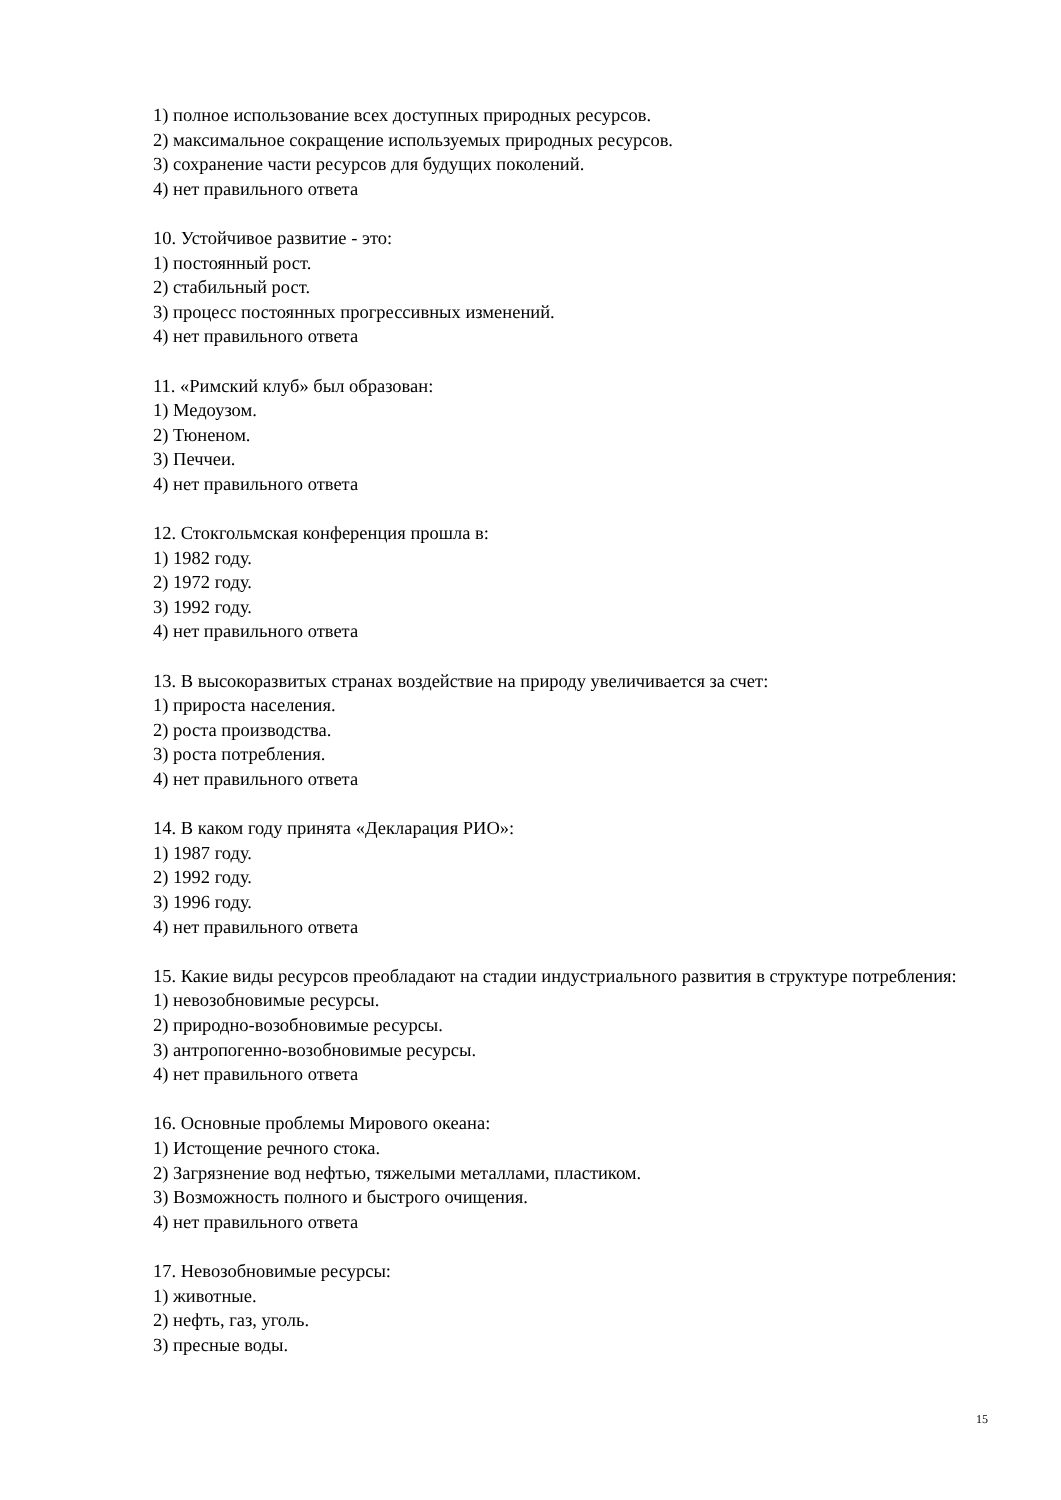1) полное использование всех доступных природных ресурсов.
2) максимальное сокращение используемых природных ресурсов.
3) сохранение части ресурсов для будущих поколений.
4) нет правильного ответа
10. Устойчивое развитие - это:
1) постоянный рост.
2) стабильный рост.
3) процесс постоянных прогрессивных изменений.
4) нет правильного ответа
11. «Римский клуб» был образован:
1) Медоузом.
2) Тюненом.
3) Печчеи.
4) нет правильного ответа
12. Стокгольмская конференция прошла в:
1) 1982 году.
2) 1972 году.
3) 1992 году.
4) нет правильного ответа
13. В высокоразвитых странах воздействие на природу увеличивается за счет:
1) прироста населения.
2) роста производства.
3) роста потребления.
4) нет правильного ответа
14. В каком году принята «Декларация РИО»:
1) 1987 году.
2) 1992 году.
3) 1996 году.
4) нет правильного ответа
15. Какие виды ресурсов преобладают на стадии индустриального развития в структуре потребления:
1) невозобновимые ресурсы.
2) природно-возобновимые ресурсы.
3) антропогенно-возобновимые ресурсы.
4) нет правильного ответа
16. Основные проблемы Мирового океана:
1) Истощение речного стока.
2) Загрязнение вод нефтью, тяжелыми металлами, пластиком.
3) Возможность полного и быстрого очищения.
4) нет правильного ответа
17. Невозобновимые ресурсы:
1) животные.
2) нефть, газ, уголь.
3) пресные воды.
15